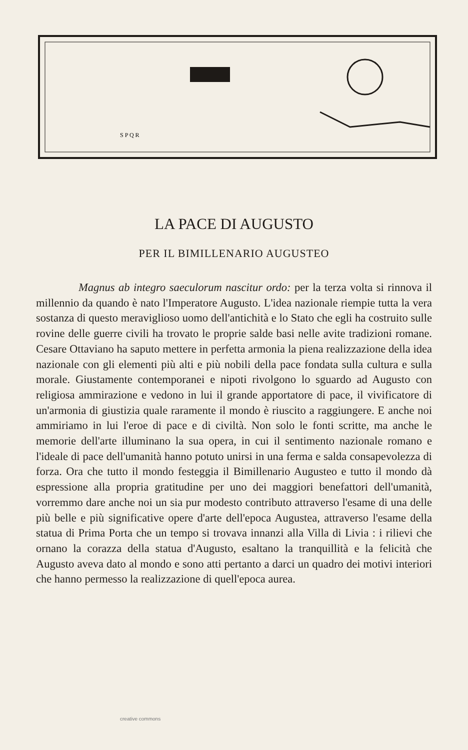S P Q R
LA PACE DI AUGUSTO
PER IL BIMILLENARIO AUGUSTEO
Magnus ab integro saeculorum nascitur ordo: per la terza volta si rinnova il millennio da quando è nato l'Imperatore Augusto. L'idea nazionale riempie tutta la vera sostanza di questo meraviglioso uomo dell'antichità e lo Stato che egli ha costruito sulle rovine delle guerre civili ha trovato le proprie salde basi nelle avite tradizioni romane. Cesare Ottaviano ha saputo mettere in perfetta armonia la piena realizzazione della idea nazionale con gli elementi più alti e più nobili della pace fondata sulla cultura e sulla morale. Giustamente contemporanei e nipoti rivolgono lo sguardo ad Augusto con religiosa ammirazione e vedono in lui il grande apportatore di pace, il vivificatore di un'armonia di giustizia quale raramente il mondo è riuscito a raggiungere. E anche noi ammiriamo in lui l'eroe di pace e di civiltà. Non solo le fonti scritte, ma anche le memorie dell'arte illuminano la sua opera, in cui il sentimento nazionale romano e l'ideale di pace dell'umanità hanno potuto unirsi in una ferma e salda consapevolezza di forza. Ora che tutto il mondo festeggia il Bimillenario Augusteo e tutto il mondo dà espressione alla propria gratitudine per uno dei maggiori benefattori dell'umanità, vorremmo dare anche noi un sia pur modesto contributo attraverso l'esame di una delle più belle e più significative opere d'arte dell'epoca Augustea, attraverso l'esame della statua di Prima Porta che un tempo si trovava innanzi alla Villa di Livia : i rilievi che ornano la corazza della statua d'Augusto, esaltano la tranquillità e la felicità che Augusto aveva dato al mondo e sono atti pertanto a darci un quadro dei motivi interiori che hanno permesso la realizzazione di quell'epoca aurea.
creative commons